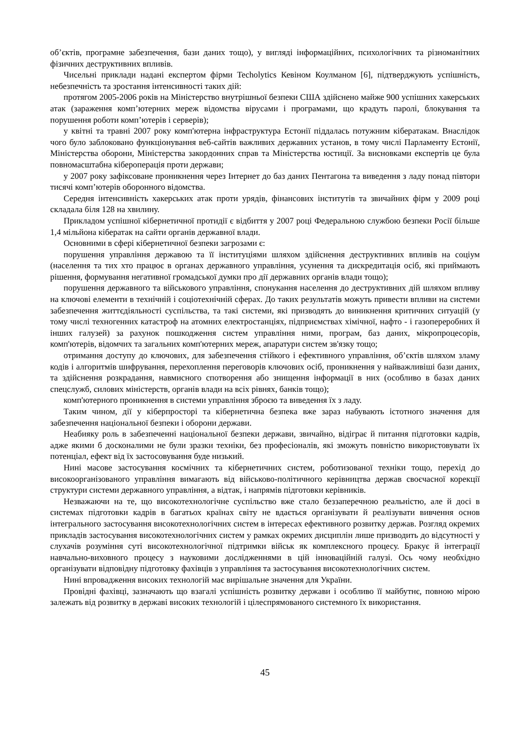об’єктів, програмне забезпечення, бази даних тощо), у вигляді інформаційних, психологічних та різноманітних фізичних деструктивних впливів.
Чисельні приклади надані експертом фірми Techolytics Кевіном Коулманом [6], підтверджують успішність, небезпечність та зростання інтенсивності таких дій:
протягом 2005-2006 років на Міністерство внутрішньої безпеки США здійснено майже 900 успішних хакерських атак (зараження комп’ютерних мереж відомства вірусами і програмами, що крадуть паролі, блокування та порушення роботи комп’ютерів і серверів);
у квітні та травні 2007 року комп'ютерна інфраструктура Естонії піддалась потужним кібератакам. Внаслідок чого було заблоковано функціонування веб-сайтів важливих державних установ, в тому числі Парламенту Естонії, Міністерства оборони, Міністерства закордонних справ та Міністерства юстиції. За висновками експертів це була повномасштабна кібероперація проти держави;
у 2007 року зафіксоване проникнення через Інтернет до баз даних Пентагона та виведення з ладу понад півтори тисячі комп’ютерів оборонного відомства.
Середня інтенсивність хакерських атак проти урядів, фінансових інститутів та звичайних фірм у 2009 році складала біля 128 на хвилину.
Прикладом успішної кібернетичної протидії є відбиття у 2007 році Федеральною службою безпеки Росії більше 1,4 мільйона кібератак на сайти органів державної влади.
Основними в сфері кібернетичної безпеки загрозами є:
порушення управління державою та її інституціями шляхом здійснення деструктивних впливів на соціум (населення та тих хто працює в органах державного управління, усунення та дискредитація осіб, які приймають рішення, формування негативної громадської думки про дії державних органів влади тощо);
порушення державного та військового управління, спонукання населення до деструктивних дій шляхом впливу на ключові елементи в технічній і соціотехнічній сферах. До таких результатів можуть привести впливи на системи забезпечення життєдіяльності суспільства, та такі системи, які призводять до виникнення критичних ситуацій (у тому числі техногенних катастроф на атомних електростанціях, підприємствах хімічної, нафто - і газопереробних й інших галузей) за рахунок пошкодження систем управління ними, програм, баз даних, мікропроцесорів, комп'ютерів, відомчих та загальних комп'ютерних мереж, апаратури систем зв'язку тощо;
отримання доступу до ключових, для забезпечення стійкого і ефективного управління, об’єктів шляхом зламу кодів і алгоритмів шифрування, перехоплення переговорів ключових осіб, проникнення у найважливіші бази даних, та здійснення розкрадання, навмисного спотворення або знищення інформації в них (особливо в базах даних спецслужб, силових міністерств, органів влади на всіх рівнях, банків тощо);
комп'ютерного проникнення в системи управління зброєю та виведення їх з ладу.
Таким чином, дії у кіберпросторі та кібернетична безпека вже зараз набувають істотного значення для забезпечення національної безпеки і оборони держави.
Неабияку роль в забезпеченні національної безпеки держави, звичайно, відіграє й питання підготовки кадрів, адже якими б досконалими не були зразки техніки, без професіоналів, які зможуть повністю використовувати їх потенціал, ефект від їх застосовування буде низький.
Нині масове застосування космічних та кібернетичних систем, роботизованої техніки тощо, перехід до високоорганізованого управління вимагають від військово-політичного керівництва держав своєчасної корекції структури системи державного управління, а відтак, і напрямів підготовки керівників.
Незважаючи на те, що високотехнологічне суспільство вже стало беззаперечною реальністю, але й досі в системах підготовки кадрів в багатьох країнах світу не вдається організувати й реалізувати вивчення основ інтегрального застосування високотехнологічних систем в інтересах ефективного розвитку держав. Розгляд окремих прикладів застосування високотехнологічних систем у рамках окремих дисциплін лише призводить до відсутності у слухачів розуміння суті високотехнологічної підтримки військ як комплексного процесу. Бракує й інтеграції навчально-виховного процесу з науковими дослідженнями в цій інноваційній галузі. Ось чому необхідно організувати відповідну підготовку фахівців з управління та застосування високотехнологічних систем.
Нині впровадження високих технологій має вирішальне значення для України.
Провідні фахівці, зазначають що взагалі успішність розвитку держави і особливо її майбутнє, повною мірою залежать від розвитку в державі високих технологій і цілеспрямованого системного їх використання.
45